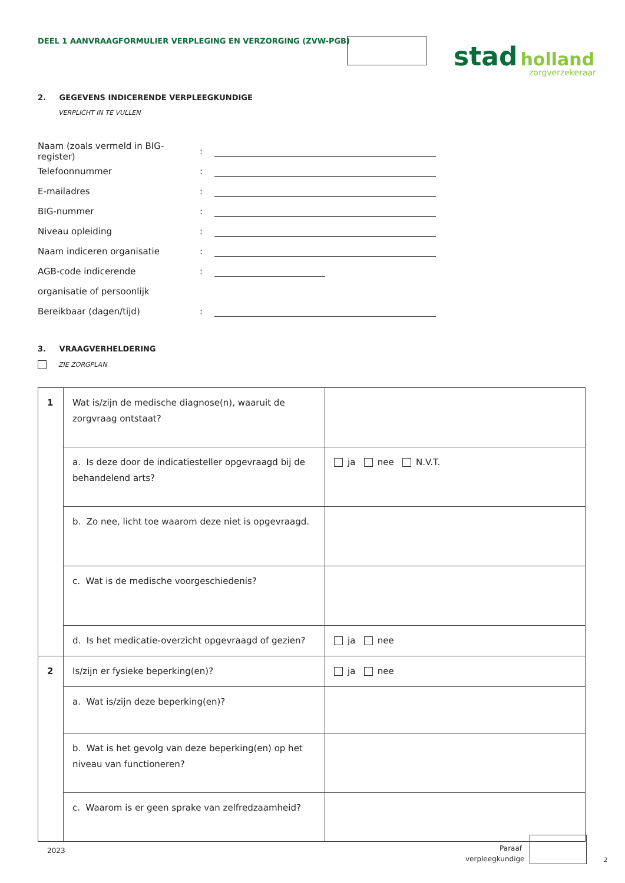DEEL 1 AANVRAAGFORMULIER VERPLEGING EN VERZORGING (ZVW-PGB)
stad holland
zorgverzekeraar
2. GEGEVENS INDICERENDE VERPLEEGKUNDIGE
VERPLICHT IN TE VULLEN
Naam (zoals vermeld in BIG-register):
Telefoonnummer:
E-mailadres:
BIG-nummer:
Niveau opleiding:
Naam indiceren organisatie:
AGB-code indicerende:
organisatie of persoonlijk
Bereikbaar (dagen/tijd):
3. VRAAGVERHELDERING
ZIE ZORGPLAN
| 1 | Wat is/zijn de medische diagnose(n), waaruit de zorgvraag ontstaat? | |
| | a. Is deze door de indicatiesteller opgevraagd bij de behandelend arts? | ja nee N.V.T. |
| | b. Zo nee, licht toe waarom deze niet is opgevraagd. | |
| | c. Wat is de medische voorgeschiedenis? | |
| | d. Is het medicatie-overzicht opgevraagd of gezien? | ja nee |
| 2 | Is/zijn er fysieke beperking(en)? | ja nee |
| | a. Wat is/zijn deze beperking(en)? | |
| | b. Wat is het gevolg van deze beperking(en) op het niveau van functioneren? | |
| | c. Waarom is er geen sprake van zelfredzaamheid? | |
2023
Paraaf verpleegkundige
2